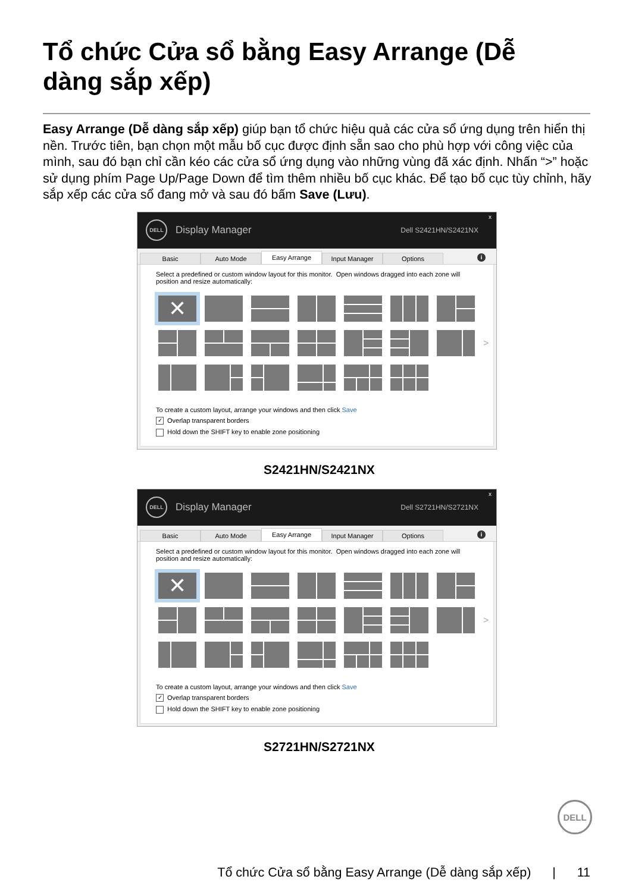Tổ chức Cửa sổ bằng Easy Arrange (Dễ dàng sắp xếp)
Easy Arrange (Dễ dàng sắp xếp) giúp bạn tổ chức hiệu quả các cửa sổ ứng dụng trên hiển thị nền. Trước tiên, bạn chọn một mẫu bố cục được định sẵn sao cho phù hợp với công việc của mình, sau đó bạn chỉ cần kéo các cửa sổ ứng dụng vào những vùng đã xác định. Nhấn “>” hoặc sử dụng phím Page Up/Page Down để tìm thêm nhiều bố cục khác. Để tạo bố cục tùy chỉnh, hãy sắp xếp các cửa sổ đang mở và sau đó bấm Save (Lưu).
DELL
Display Manager
Dell S2421HN/S2421NX
x
Basic Auto Mode Easy Arrange Input Manager Options
i
Select a predefined or custom window layout for this monitor. Open windows dragged into each zone will position and resize automatically:
✕
>
To create a custom layout, arrange your windows and then click Save
✓ Overlap transparent borders
Hold down the SHIFT key to enable zone positioning
S2421HN/S2421NX
DELL
Display Manager
Dell S2721HN/S2721NX
x
Basic Auto Mode Easy Arrange Input Manager Options
i
Select a predefined or custom window layout for this monitor. Open windows dragged into each zone will position and resize automatically:
✕
>
To create a custom layout, arrange your windows and then click Save
✓ Overlap transparent borders
Hold down the SHIFT key to enable zone positioning
S2721HN/S2721NX
DELL
Tổ chức Cửa sổ bằng Easy Arrange (Dễ dàng sắp xếp) | 11